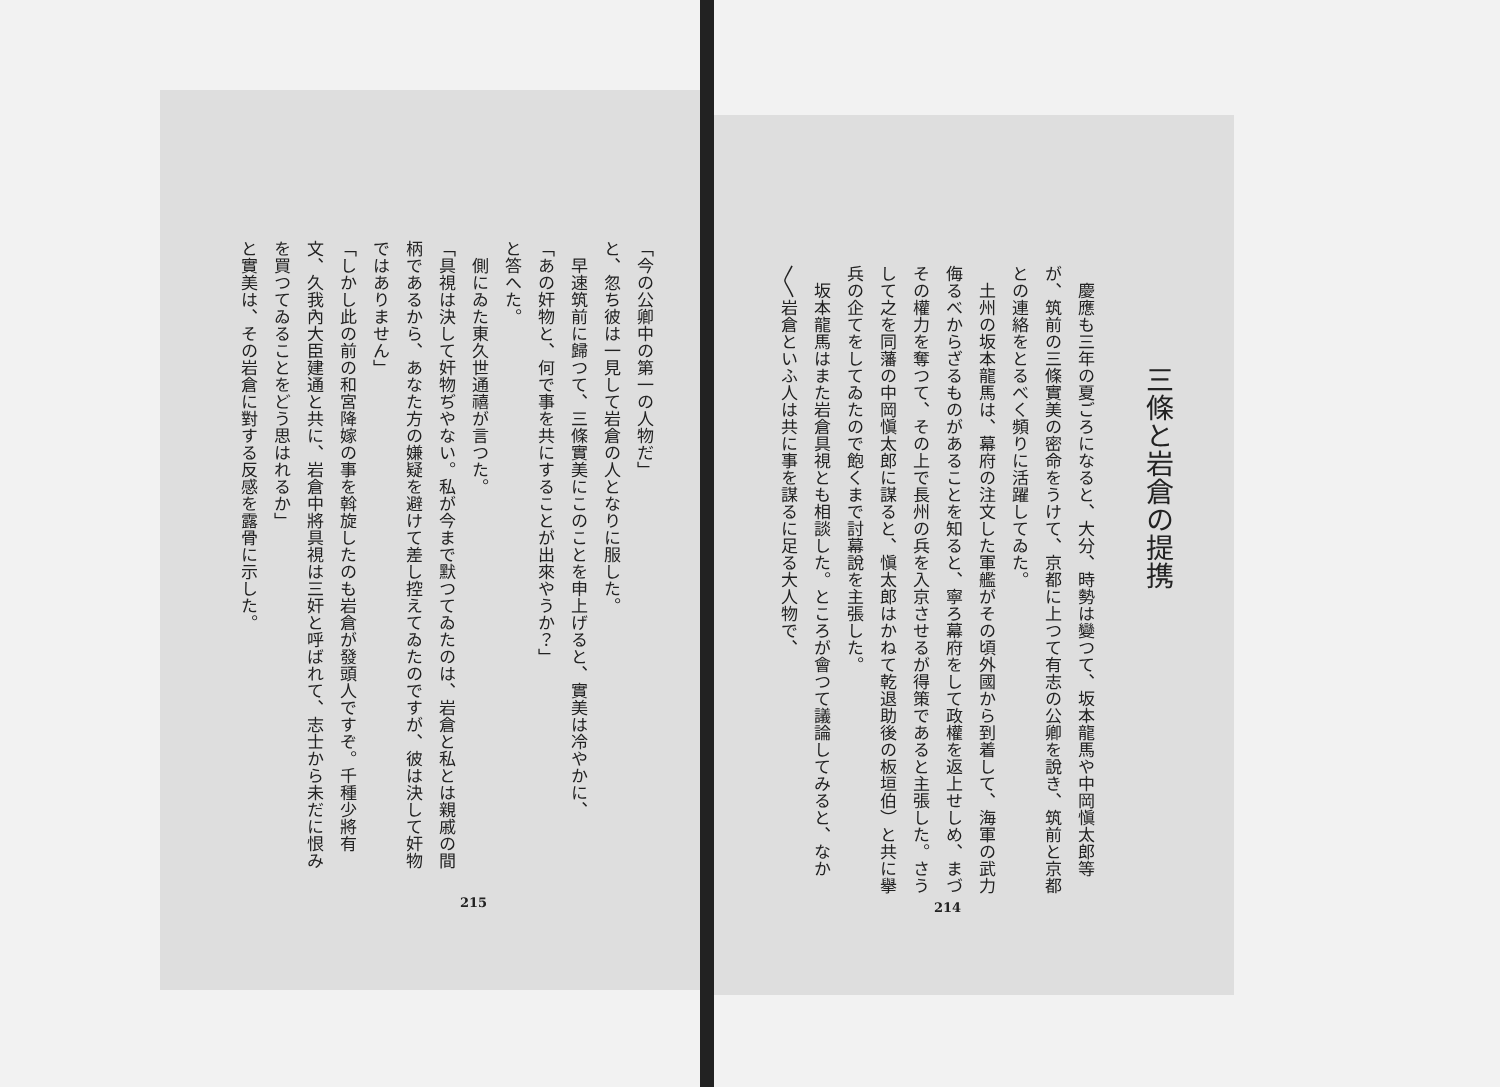三條と岩倉の提携
　慶應も三年の夏ごろになると、大分、時勢は變つて、坂本龍馬や中岡愼太郎等が、筑前の三條實美の密命をうけて、京都に上つて有志の公卿を說き、筑前と京都との連絡をとるべく頻りに活躍してゐた。
　土州の坂本龍馬は、幕府の注文した軍艦がその頃外國から到着して、海軍の武力侮るべからざるものがあることを知ると、寧ろ幕府をして政權を返上せしめ、まづその權力を奪つて、その上で長州の兵を入京させるが得策であると主張した。さうして之を同藩の中岡愼太郎に謀ると、愼太郎はかねて乾退助後の板垣伯）と共に擧兵の企てをしてゐたので飽くまで討幕說を主張した。
　坂本龍馬はまた岩倉具視とも相談した。ところが會つて議論してみると、なか〳〵岩倉といふ人は共に事を謀るに足る大人物で、
214
「今の公卿中の第一の人物だ」
と、忽ち彼は一見して岩倉の人となりに服した。
　早速筑前に歸つて、三條實美にこのことを申上げると、實美は冷やかに、
「あの奸物と、何で事を共にすることが出來やうか？」
と答へた。
　側にゐた東久世通禧が言つた。
「具視は決して奸物ぢやない。私が今まで默つてゐたのは、岩倉と私とは親戚の間柄であるから、あなた方の嫌疑を避けて差し控えてゐたのですが、彼は決して奸物ではありません」
「しかし此の前の和宮降嫁の事を斡旋したのも岩倉が發頭人ですぞ。千種少將有文、久我內大臣建通と共に、岩倉中將具視は三奸と呼ばれて、志士から未だに恨みを買つてゐることをどう思はれるか」
と實美は、その岩倉に對する反感を露骨に示した。
215